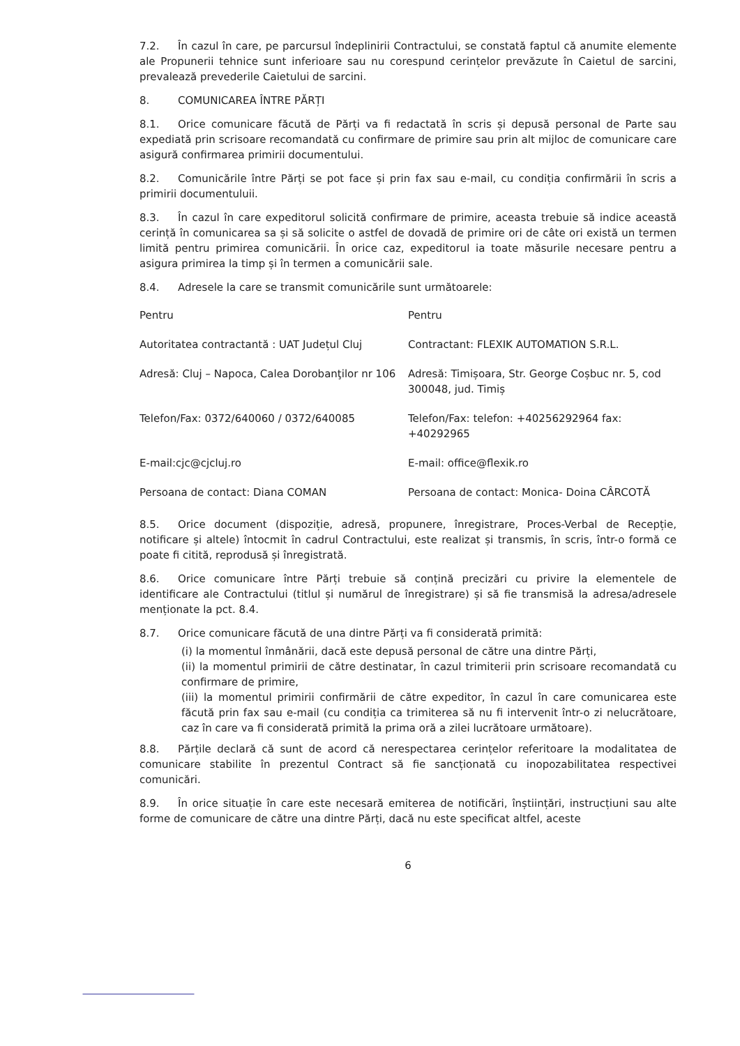7.2. În cazul în care, pe parcursul îndeplinirii Contractului, se constată faptul că anumite elemente ale Propunerii tehnice sunt inferioare sau nu corespund cerințelor prevăzute în Caietul de sarcini, prevalează prevederile Caietului de sarcini.
8. COMUNICAREA ÎNTRE PĂRȚI
8.1. Orice comunicare făcută de Părți va fi redactată în scris și depusă personal de Parte sau expediată prin scrisoare recomandată cu confirmare de primire sau prin alt mijloc de comunicare care asigură confirmarea primirii documentului.
8.2. Comunicările între Părți se pot face și prin fax sau e-mail, cu condiția confirmării în scris a primirii documentuluii.
8.3. În cazul în care expeditorul solicită confirmare de primire, aceasta trebuie să indice această cerință în comunicarea sa și să solicite o astfel de dovadă de primire ori de câte ori există un termen limită pentru primirea comunicării. În orice caz, expeditorul ia toate măsurile necesare pentru a asigura primirea la timp și în termen a comunicării sale.
8.4. Adresele la care se transmit comunicările sunt următoarele:
| Pentru | Pentru |
| Autoritatea contractantă : UAT Județul Cluj | Contractant: FLEXIK AUTOMATION S.R.L. |
| Adresă: Cluj – Napoca, Calea Dorobanţilor nr 106 | Adresă: Timișoara, Str. George Coșbuc nr. 5, cod 300048, jud. Timiș |
| Telefon/Fax: 0372/640060 / 0372/640085 | Telefon/Fax: telefon: +40256292964 fax: +40292965 |
| E-mail:cjc@cjcluj.ro | E-mail: office@flexik.ro |
| Persoana de contact: Diana COMAN | Persoana de contact: Monica- Doina CÂRCOTĂ |
8.5. Orice document (dispoziție, adresă, propunere, înregistrare, Proces-Verbal de Recepție, notificare și altele) întocmit în cadrul Contractului, este realizat și transmis, în scris, într-o formă ce poate fi citită, reprodusă și înregistrată.
8.6. Orice comunicare între Părți trebuie să conțină precizări cu privire la elementele de identificare ale Contractului (titlul și numărul de înregistrare) și să fie transmisă la adresa/adresele menționate la pct. 8.4.
8.7. Orice comunicare făcută de una dintre Părți va fi considerată primită:
(i) la momentul înmânării, dacă este depusă personal de către una dintre Părți,
(ii) la momentul primirii de către destinatar, în cazul trimiterii prin scrisoare recomandată cu confirmare de primire,
(iii) la momentul primirii confirmării de către expeditor, în cazul în care comunicarea este făcută prin fax sau e-mail (cu condiția ca trimiterea să nu fi intervenit într-o zi nelucrătoare, caz în care va fi considerată primită la prima oră a zilei lucrătoare următoare).
8.8. Părțile declară că sunt de acord că nerespectarea cerințelor referitoare la modalitatea de comunicare stabilite în prezentul Contract să fie sancționată cu inopozabilitatea respectivei comunicări.
8.9. În orice situație în care este necesară emiterea de notificări, înștiințări, instrucțiuni sau alte forme de comunicare de către una dintre Părți, dacă nu este specificat altfel, aceste
6